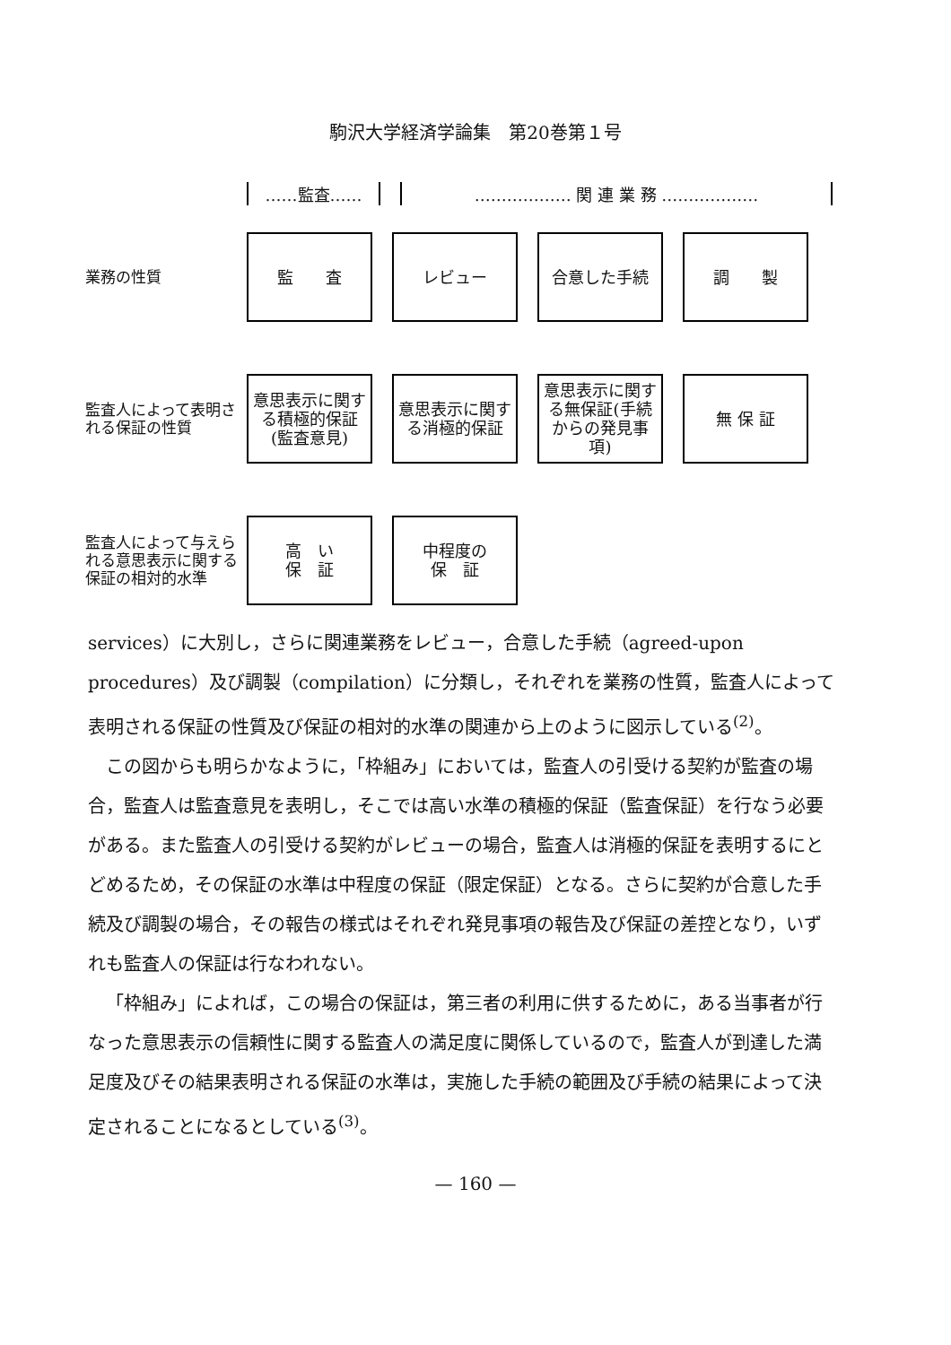駒沢大学経済学論集　第20巻第１号
……監査…… ……………… 関 連 業 務 ………………
業務の性質
監　　査 レビュー 合意した手続 調　　製
監査人によって表明される保証の性質
意思表示に関する積極的保証(監査意見)
意思表示に関する消極的保証
意思表示に関する無保証(手続からの発見事項)
無 保 証
監査人によって与えられる意思表示に関する保証の相対的水準
高　い
保　証
中程度の
保　証
services）に大別し，さらに関連業務をレビュー，合意した手続（agreed-upon procedures）及び調製（compilation）に分類し，それぞれを業務の性質，監査人によって表明される保証の性質及び保証の相対的水準の関連から上のように図示している<sup>(2)</sup>。
この図からも明らかなように，「枠組み」においては，監査人の引受ける契約が監査の場合，監査人は監査意見を表明し，そこでは高い水準の積極的保証（監査保証）を行なう必要がある。また監査人の引受ける契約がレビューの場合，監査人は消極的保証を表明するにとどめるため，その保証の水準は中程度の保証（限定保証）となる。さらに契約が合意した手続及び調製の場合，その報告の様式はそれぞれ発見事項の報告及び保証の差控となり，いずれも監査人の保証は行なわれない。
「枠組み」によれば，この場合の保証は，第三者の利用に供するために，ある当事者が行なった意思表示の信頼性に関する監査人の満足度に関係しているので，監査人が到達した満足度及びその結果表明される保証の水準は，実施した手続の範囲及び手続の結果によって決定されることになるとしている<sup>(3)</sup>。
— 160 —